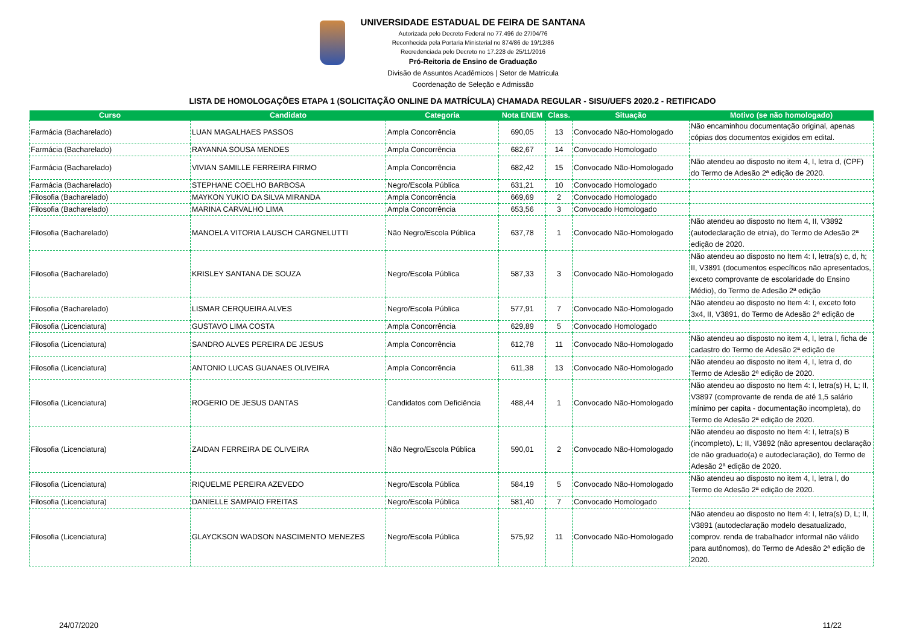UNIVERSIDADE ESTADUAL DE FEIRA DE SANTANA
Autorizada pelo Decreto Federal no 77.496 de 27/04/76
Reconhecida pela Portaria Ministerial no 874/86 de 19/12/86
Recredenciada pelo Decreto no 17.228 de 25/11/2016
Pró-Reitoria de Ensino de Graduação
Divisão de Assuntos Acadêmicos | Setor de Matrícula
Coordenação de Seleção e Admissão
LISTA DE HOMOLOGAÇÕES ETAPA 1 (SOLICITAÇÃO ONLINE DA MATRÍCULA) CHAMADA REGULAR - SISU/UEFS 2020.2 - RETIFICADO
| Curso | Candidato | Categoria | Nota ENEM | Class. | Situação | Motivo (se não homologado) |
| --- | --- | --- | --- | --- | --- | --- |
| Farmácia (Bacharelado) | LUAN MAGALHAES PASSOS | Ampla Concorrência | 690,05 | 13 | Convocado Não-Homologado | Não encaminhou documentação original, apenas cópias dos documentos exigidos em edital. |
| Farmácia (Bacharelado) | RAYANNA SOUSA MENDES | Ampla Concorrência | 682,67 | 14 | Convocado Homologado | |
| Farmácia (Bacharelado) | VIVIAN SAMILLE FERREIRA FIRMO | Ampla Concorrência | 682,42 | 15 | Convocado Não-Homologado | Não atendeu ao disposto no item 4, I, letra d, (CPF) do Termo de Adesão 2ª edição de 2020. |
| Farmácia (Bacharelado) | STEPHANE COELHO BARBOSA | Negro/Escola Pública | 631,21 | 10 | Convocado Homologado | |
| Filosofia (Bacharelado) | MAYKON YUKIO DA SILVA MIRANDA | Ampla Concorrência | 669,69 | 2 | Convocado Homologado | |
| Filosofia (Bacharelado) | MARINA CARVALHO LIMA | Ampla Concorrência | 653,56 | 3 | Convocado Homologado | |
| Filosofia (Bacharelado) | MANOELA VITORIA LAUSCH CARGNELUTTI | Não Negro/Escola Pública | 637,78 | 1 | Convocado Não-Homologado | Não atendeu ao disposto no Item 4, II, V3892 (autodeclaração de etnia), do Termo de Adesão 2ª edição de 2020. |
| Filosofia (Bacharelado) | KRISLEY SANTANA DE SOUZA | Negro/Escola Pública | 587,33 | 3 | Convocado Não-Homologado | Não atendeu ao disposto no Item 4: I, letra(s) c, d, h; II, V3891 (documentos específicos não apresentados, exceto comprovante de escolaridade do Ensino Médio), do Termo de Adesão 2ª edição |
| Filosofia (Bacharelado) | LISMAR CERQUEIRA ALVES | Negro/Escola Pública | 577,91 | 7 | Convocado Não-Homologado | Não atendeu ao disposto no Item 4: I, exceto foto 3x4, II, V3891, do Termo de Adesão 2ª edição de |
| Filosofia (Licenciatura) | GUSTAVO LIMA COSTA | Ampla Concorrência | 629,89 | 5 | Convocado Homologado | |
| Filosofia (Licenciatura) | SANDRO ALVES PEREIRA DE JESUS | Ampla Concorrência | 612,78 | 11 | Convocado Não-Homologado | Não atendeu ao disposto no item 4, I, letra l, ficha de cadastro do Termo de Adesão 2ª edição de |
| Filosofia (Licenciatura) | ANTONIO LUCAS GUANAES OLIVEIRA | Ampla Concorrência | 611,38 | 13 | Convocado Não-Homologado | Não atendeu ao disposto no item 4, I, letra d, do Termo de Adesão 2ª edição de 2020. |
| Filosofia (Licenciatura) | ROGERIO DE JESUS DANTAS | Candidatos com Deficiência | 488,44 | 1 | Convocado Não-Homologado | Não atendeu ao disposto no Item 4: I, letra(s) H, L; II, V3897 (comprovante de renda de até 1,5 salário mínimo per capita - documentação incompleta), do Termo de Adesão 2ª edição de 2020. |
| Filosofia (Licenciatura) | ZAIDAN FERREIRA DE OLIVEIRA | Não Negro/Escola Pública | 590,01 | 2 | Convocado Não-Homologado | Não atendeu ao disposto no Item 4: I, letra(s) B (incompleto), L; II, V3892 (não apresentou declaração de não graduado(a) e autodeclaração), do Termo de Adesão 2ª edição de 2020. |
| Filosofia (Licenciatura) | RIQUELME PEREIRA AZEVEDO | Negro/Escola Pública | 584,19 | 5 | Convocado Não-Homologado | Não atendeu ao disposto no item 4, I, letra l, do Termo de Adesão 2ª edição de 2020. |
| Filosofia (Licenciatura) | DANIELLE SAMPAIO FREITAS | Negro/Escola Pública | 581,40 | 7 | Convocado Homologado | |
| Filosofia (Licenciatura) | GLAYCKSON WADSON NASCIMENTO MENEZES | Negro/Escola Pública | 575,92 | 11 | Convocado Não-Homologado | Não atendeu ao disposto no Item 4: I, letra(s) D, L; II, V3891 (autodeclaração modelo desatualizado, comprov. renda de trabalhador informal não válido para autônomos), do Termo de Adesão 2ª edição de 2020. |
24/07/2020 11/22